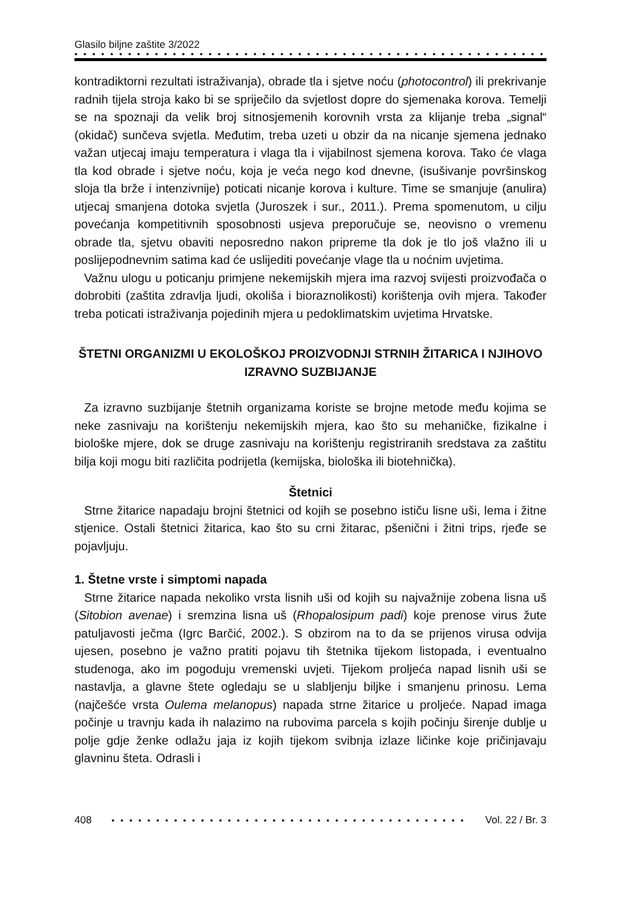Glasilo biljne zaštite 3/2022
• • • • • • • • • • • • • • • • • • • • • • • • • • • • • • • • • • • • • • • • • • • • • • • • • • • • •
kontradiktorni rezultati istraživanja), obrade tla i sjetve noću (photocontrol) ili prekrivanje radnih tijela stroja kako bi se spriječilo da svjetlost dopre do sjemenaka korova. Temelji se na spoznaji da velik broj sitnosjemenih korovnih vrsta za klijanje treba „signal“ (okidač) sunčeva svjetla. Međutim, treba uzeti u obzir da na nicanje sjemena jednako važan utjecaj imaju temperatura i vlaga tla i vijabilnost sjemena korova. Tako će vlaga tla kod obrade i sjetve noću, koja je veća nego kod dnevne, (isušivanje površinskog sloja tla brže i intenzivnije) poticati nicanje korova i kulture. Time se smanjuje (anulira) utjecaj smanjena dotoka svjetla (Juroszek i sur., 2011.). Prema spomenutom, u cilju povećanja kompetitivnih sposobnosti usjeva preporučuje se, neovisno o vremenu obrade tla, sjetvu obaviti neposredno nakon pripreme tla dok je tlo još vlažno ili u poslijepodnevnim satima kad će uslijediti povećanje vlage tla u noćnim uvjetima.
Važnu ulogu u poticanju primjene nekemijskih mjera ima razvoj svijesti proizvođača o dobrobiti (zaštita zdravlja ljudi, okoliša i bioraznolikosti) korištenja ovih mjera. Također treba poticati istraživanja pojedinih mjera u pedoklimatskim uvjetima Hrvatske.
ŠTETNI ORGANIZMI U EKOLOŠKOJ PROIZVODNJI STRNIH ŽITARICA I NJIHOVO IZRAVNO SUZBIJANJE
Za izravno suzbijanje štetnih organizama koriste se brojne metode među kojima se neke zasnivaju na korištenju nekemijskih mjera, kao što su mehaničke, fizikalne i biološke mjere, dok se druge zasnivaju na korištenju registriranih sredstava za zaštitu bilja koji mogu biti različita podrijetla (kemijska, biološka ili biotehnička).
Štetnici
Strne žitarice napadaju brojni štetnici od kojih se posebno ističu lisne uši, lema i žitne stjenice. Ostali štetnici žitarica, kao što su crni žitarac, pšenični i žitni trips, rjeđe se pojavljuju.
1. Štetne vrste i simptomi napada
Strne žitarice napada nekoliko vrsta lisnih uši od kojih su najvažnije zobena lisna uš (Sitobion avenae) i sremzina lisna uš (Rhopalosipum padi) koje prenose virus žute patuljavosti ječma (Igrc Barčić, 2002.). S obzirom na to da se prijenos virusa odvija ujesen, posebno je važno pratiti pojavu tih štetnika tijekom listopada, i eventualno studenoga, ako im pogoduju vremenski uvjeti. Tijekom proljeća napad lisnih uši se nastavlja, a glavne štete ogledaju se u slabljenju biljke i smanjenu prinosu. Lema (najčešće vrsta Oulema melanopus) napada strne žitarice u proljeće. Napad imaga počinje u travnju kada ih nalazimo na rubovima parcela s kojih počinju širenje dublje u polje gdje ženke odlažu jaja iz kojih tijekom svibnja izlaze ličinke koje pričinjavaju glavninu šteta. Odrasli i
408 • • • • • • • • • • • • • • • • • • • • • • • • • • • • • • • • • • • • • • • • Vol. 22 / Br. 3